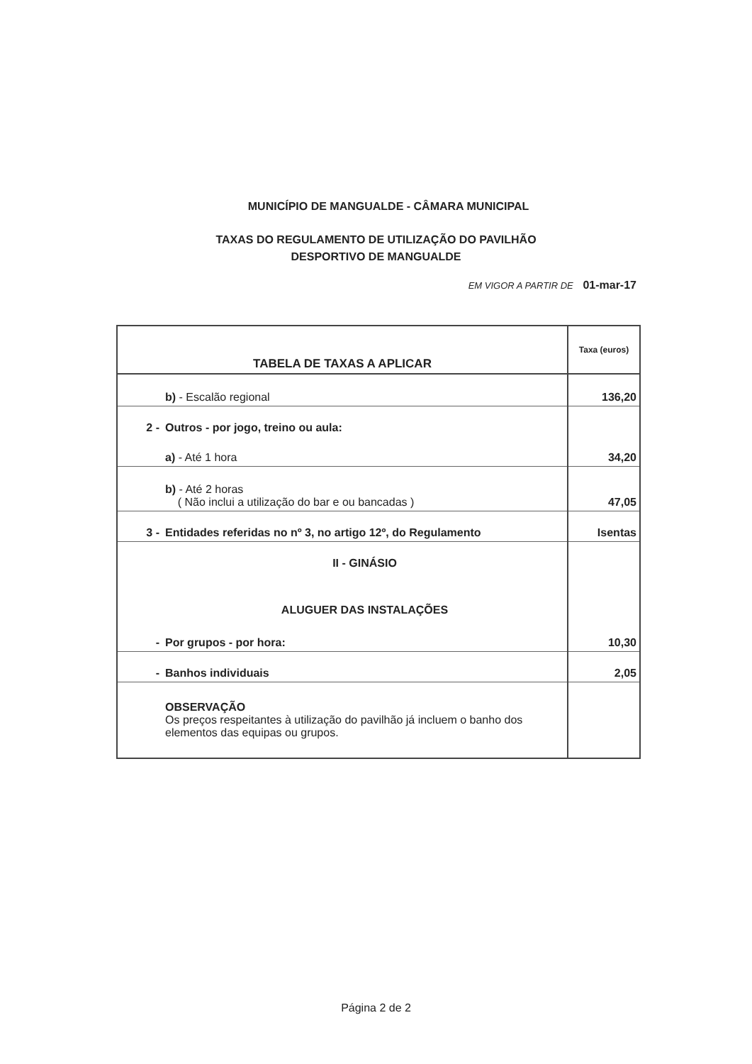MUNICÍPIO DE MANGUALDE - CÂMARA MUNICIPAL
TAXAS DO REGULAMENTO DE UTILIZAÇÃO DO PAVILHÃO
DESPORTIVO DE MANGUALDE
EM VIGOR A PARTIR DE 01-mar-17
| TABELA DE TAXAS A APLICAR | | Taxa (euros) |
| --- | --- | --- |
| | b) - Escalão regional | 136,20 |
| 2 - | Outros - por jogo, treino ou aula: | |
| | a) - Até 1 hora | 34,20 |
| | b) - Até 2 horas ( Não inclui a utilização do bar e ou bancadas ) | 47,05 |
| 3 - | Entidades referidas no nº 3, no artigo 12º, do Regulamento | Isentas |
| | II - GINÁSIO | |
| | ALUGUER DAS INSTALAÇÕES | |
| - | Por grupos - por hora: | 10,30 |
| - | Banhos individuais | 2,05 |
| | OBSERVAÇÃO Os preços respeitantes à utilização do pavilhão já incluem o banho dos elementos das equipas ou grupos. | |
Página 2 de 2